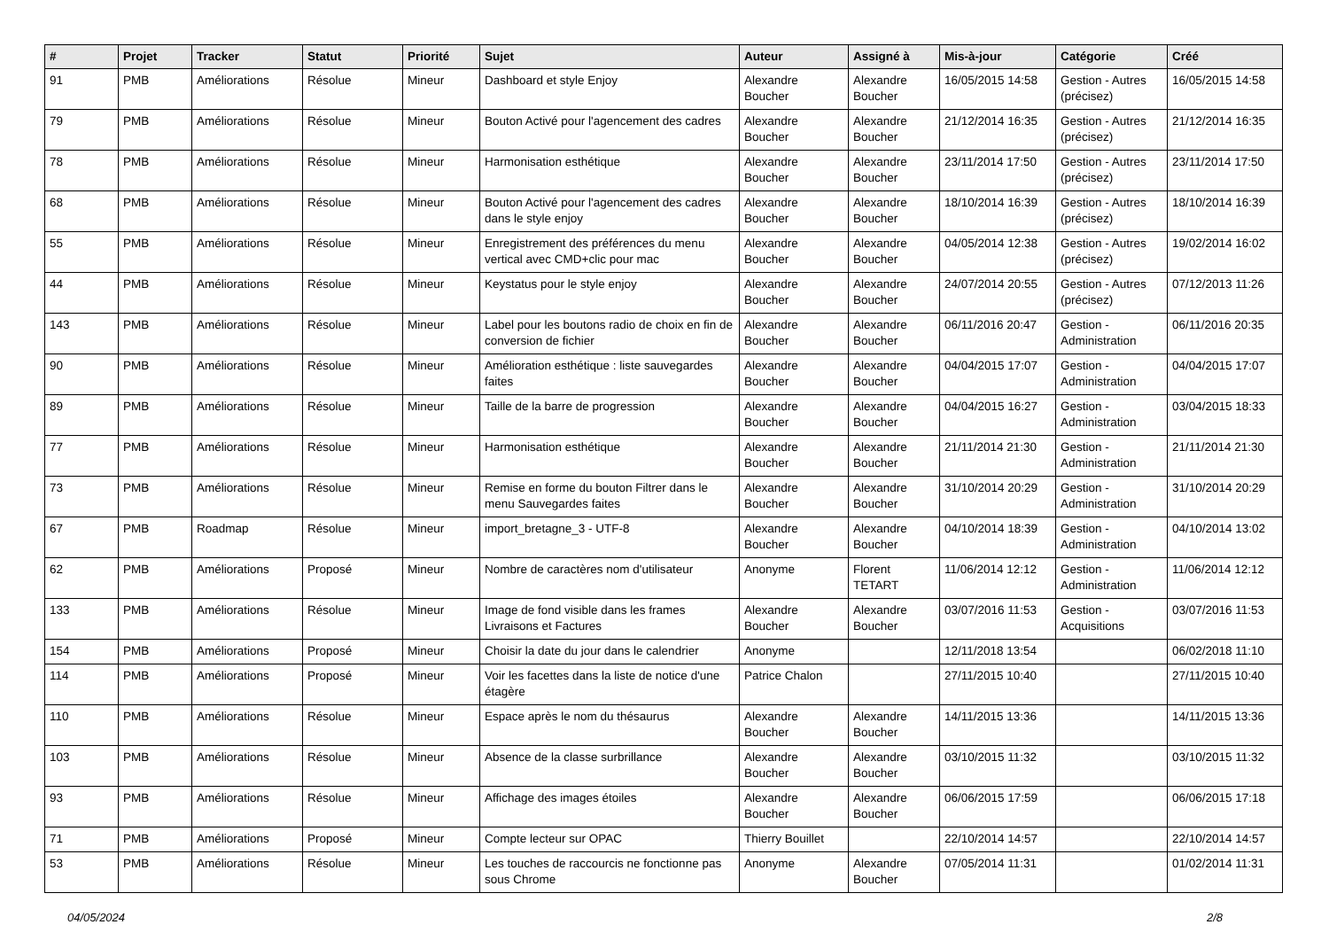| # | Projet | Tracker | Statut | Priorité | Sujet | Auteur | Assigné à | Mis-à-jour | Catégorie | Créé |
| --- | --- | --- | --- | --- | --- | --- | --- | --- | --- | --- |
| 91 | PMB | Améliorations | Résolue | Mineur | Dashboard et style Enjoy | Alexandre Boucher | Alexandre Boucher | 16/05/2015 14:58 | Gestion - Autres (précisez) | 16/05/2015 14:58 |
| 79 | PMB | Améliorations | Résolue | Mineur | Bouton Activé pour l'agencement des cadres | Alexandre Boucher | Alexandre Boucher | 21/12/2014 16:35 | Gestion - Autres (précisez) | 21/12/2014 16:35 |
| 78 | PMB | Améliorations | Résolue | Mineur | Harmonisation esthétique | Alexandre Boucher | Alexandre Boucher | 23/11/2014 17:50 | Gestion - Autres (précisez) | 23/11/2014 17:50 |
| 68 | PMB | Améliorations | Résolue | Mineur | Bouton Activé pour l'agencement des cadres dans le style enjoy | Alexandre Boucher | Alexandre Boucher | 18/10/2014 16:39 | Gestion - Autres (précisez) | 18/10/2014 16:39 |
| 55 | PMB | Améliorations | Résolue | Mineur | Enregistrement des préférences du menu vertical avec CMD+clic pour mac | Alexandre Boucher | Alexandre Boucher | 04/05/2014 12:38 | Gestion - Autres (précisez) | 19/02/2014 16:02 |
| 44 | PMB | Améliorations | Résolue | Mineur | Keystatus pour le style enjoy | Alexandre Boucher | Alexandre Boucher | 24/07/2014 20:55 | Gestion - Autres (précisez) | 07/12/2013 11:26 |
| 143 | PMB | Améliorations | Résolue | Mineur | Label pour les boutons radio de choix en fin de conversion de fichier | Alexandre Boucher | Alexandre Boucher | 06/11/2016 20:47 | Gestion - Administration | 06/11/2016 20:35 |
| 90 | PMB | Améliorations | Résolue | Mineur | Amélioration esthétique : liste sauvegardes faites | Alexandre Boucher | Alexandre Boucher | 04/04/2015 17:07 | Gestion - Administration | 04/04/2015 17:07 |
| 89 | PMB | Améliorations | Résolue | Mineur | Taille de la barre de progression | Alexandre Boucher | Alexandre Boucher | 04/04/2015 16:27 | Gestion - Administration | 03/04/2015 18:33 |
| 77 | PMB | Améliorations | Résolue | Mineur | Harmonisation esthétique | Alexandre Boucher | Alexandre Boucher | 21/11/2014 21:30 | Gestion - Administration | 21/11/2014 21:30 |
| 73 | PMB | Améliorations | Résolue | Mineur | Remise en forme du bouton Filtrer dans le menu Sauvegardes faites | Alexandre Boucher | Alexandre Boucher | 31/10/2014 20:29 | Gestion - Administration | 31/10/2014 20:29 |
| 67 | PMB | Roadmap | Résolue | Mineur | import_bretagne_3 - UTF-8 | Alexandre Boucher | Alexandre Boucher | 04/10/2014 18:39 | Gestion - Administration | 04/10/2014 13:02 |
| 62 | PMB | Améliorations | Proposé | Mineur | Nombre de caractères nom d'utilisateur | Anonyme | Florent TETART | 11/06/2014 12:12 | Gestion - Administration | 11/06/2014 12:12 |
| 133 | PMB | Améliorations | Résolue | Mineur | Image de fond visible dans les frames Livraisons et Factures | Alexandre Boucher | Alexandre Boucher | 03/07/2016 11:53 | Gestion - Acquisitions | 03/07/2016 11:53 |
| 154 | PMB | Améliorations | Proposé | Mineur | Choisir la date du jour dans le calendrier | Anonyme | | 12/11/2018 13:54 | | 06/02/2018 11:10 |
| 114 | PMB | Améliorations | Proposé | Mineur | Voir les facettes dans la liste de notice d'une étagère | Patrice Chalon | | 27/11/2015 10:40 | | 27/11/2015 10:40 |
| 110 | PMB | Améliorations | Résolue | Mineur | Espace après le nom du thésaurus | Alexandre Boucher | Alexandre Boucher | 14/11/2015 13:36 | | 14/11/2015 13:36 |
| 103 | PMB | Améliorations | Résolue | Mineur | Absence de la classe surbrillance | Alexandre Boucher | Alexandre Boucher | 03/10/2015 11:32 | | 03/10/2015 11:32 |
| 93 | PMB | Améliorations | Résolue | Mineur | Affichage des images étoiles | Alexandre Boucher | Alexandre Boucher | 06/06/2015 17:59 | | 06/06/2015 17:18 |
| 71 | PMB | Améliorations | Proposé | Mineur | Compte lecteur sur OPAC | Thierry Bouillet | | 22/10/2014 14:57 | | 22/10/2014 14:57 |
| 53 | PMB | Améliorations | Résolue | Mineur | Les touches de raccourcis ne fonctionne pas sous Chrome | Anonyme | Alexandre Boucher | 07/05/2014 11:31 | | 01/02/2014 11:31 |
04/05/2024 2/8